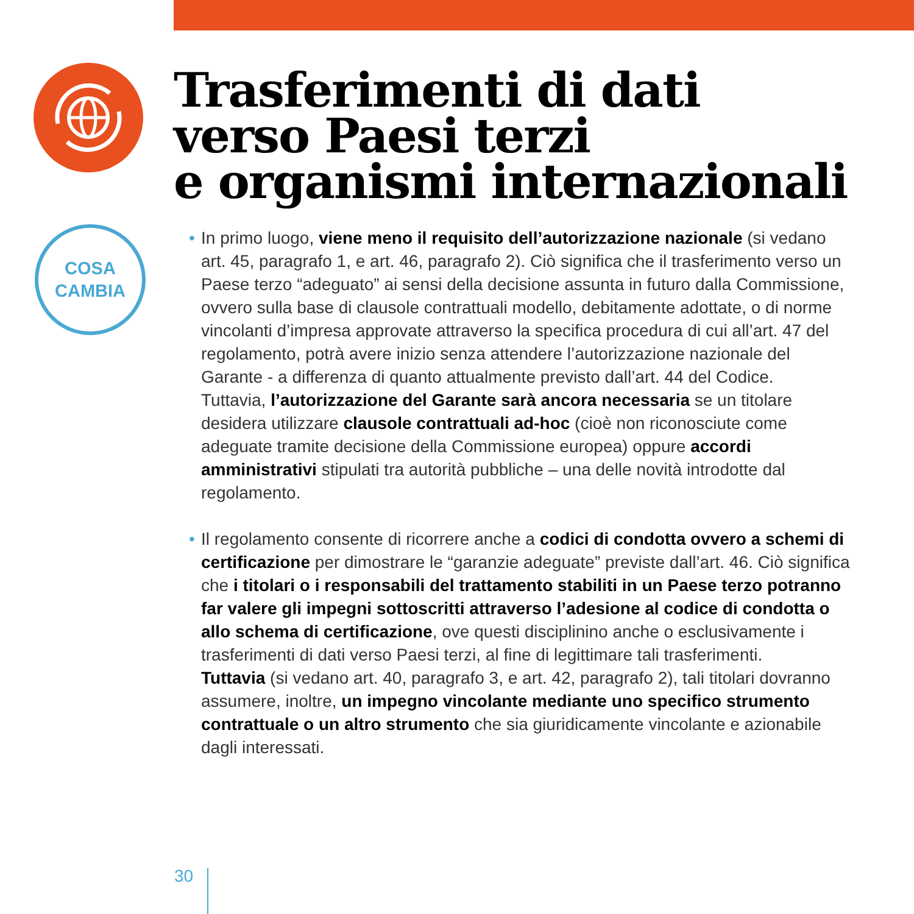COSA
CAMBIA
Trasferimenti di dati
verso Paesi terzi
e organismi internazionali
• In primo luogo, viene meno il requisito dell’autorizzazione nazionale (si vedano art. 45, paragrafo 1, e art. 46, paragrafo 2). Ciò significa che il trasferimento verso un Paese terzo “adeguato” ai sensi della decisione assunta in futuro dalla Commissione, ovvero sulla base di clausole contrattuali modello, debitamente adottate, o di norme vincolanti d’impresa approvate attraverso la specifica procedura di cui all’art. 47 del regolamento, potrà avere inizio senza attendere l’autorizzazione nazionale del Garante - a differenza di quanto attualmente previsto dall’art. 44 del Codice.
Tuttavia, l’autorizzazione del Garante sarà ancora necessaria se un titolare desidera utilizzare clausole contrattuali ad-hoc (cioè non riconosciute come adeguate tramite decisione della Commissione europea) oppure accordi amministrativi stipulati tra autorità pubbliche – una delle novità introdotte dal regolamento.
• Il regolamento consente di ricorrere anche a codici di condotta ovvero a schemi di certificazione per dimostrare le “garanzie adeguate” previste dall’art. 46. Ciò significa che i titolari o i responsabili del trattamento stabiliti in un Paese terzo potranno far valere gli impegni sottoscritti attraverso l’adesione al codice di condotta o allo schema di certificazione, ove questi disciplinino anche o esclusivamente i trasferimenti di dati verso Paesi terzi, al fine di legittimare tali trasferimenti.
Tuttavia (si vedano art. 40, paragrafo 3, e art. 42, paragrafo 2), tali titolari dovranno assumere, inoltre, un impegno vincolante mediante uno specifico strumento contrattuale o un altro strumento che sia giuridicamente vincolante e azionabile dagli interessati.
30